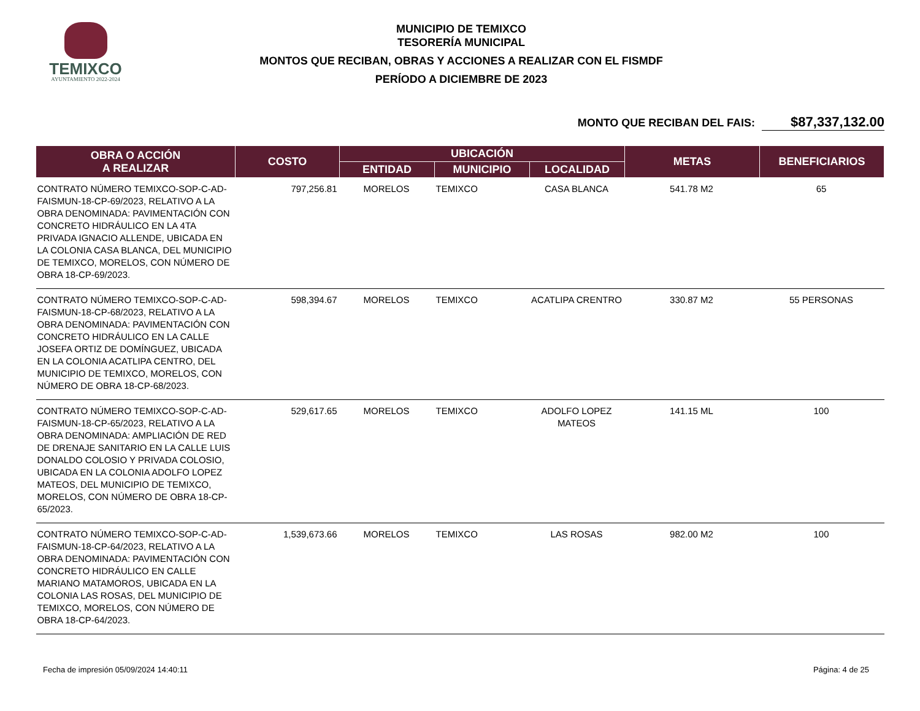TEMIXCO
AYUNTAMIENTO 2022-2024
MUNICIPIO DE TEMIXCO
TESORERÍA MUNICIPAL
MONTOS QUE RECIBAN, OBRAS Y ACCIONES A REALIZAR CON EL FISMDF
PERÍODO A DICIEMBRE DE 2023
MONTO QUE RECIBAN DEL FAIS: $87,337,132.00
| OBRA O ACCIÓN A REALIZAR | COSTO | UBICACIÓN | | | METAS | BENEFICIARIOS |
| --- | --- | --- | --- | --- | --- | --- |
| | | ENTIDAD | MUNICIPIO | LOCALIDAD | | |
| CONTRATO NÚMERO TEMIXCO-SOP-C-AD-FAISMUN-18-CP-69/2023, RELATIVO A LA OBRA DENOMINADA: PAVIMENTACIÓN CON CONCRETO HIDRÁULICO EN LA 4TA PRIVADA IGNACIO ALLENDE, UBICADA EN LA COLONIA CASA BLANCA, DEL MUNICIPIO DE TEMIXCO, MORELOS, CON NÚMERO DE OBRA 18-CP-69/2023. | 797,256.81 | MORELOS | TEMIXCO | CASA BLANCA | 541.78 M2 | 65 |
| CONTRATO NÚMERO TEMIXCO-SOP-C-AD-FAISMUN-18-CP-68/2023, RELATIVO A LA OBRA DENOMINADA: PAVIMENTACIÓN CON CONCRETO HIDRÁULICO EN LA CALLE JOSEFA ORTIZ DE DOMÍNGUEZ, UBICADA EN LA COLONIA ACATLIPA CENTRO, DEL MUNICIPIO DE TEMIXCO, MORELOS, CON NÚMERO DE OBRA 18-CP-68/2023. | 598,394.67 | MORELOS | TEMIXCO | ACATLIPA CRENTRO | 330.87 M2 | 55 PERSONAS |
| CONTRATO NÚMERO TEMIXCO-SOP-C-AD-FAISMUN-18-CP-65/2023, RELATIVO A LA OBRA DENOMINADA: AMPLIACIÓN DE RED DE DRENAJE SANITARIO EN LA CALLE LUIS DONALDO COLOSIO Y PRIVADA COLOSIO, UBICADA EN LA COLONIA ADOLFO LOPEZ MATEOS, DEL MUNICIPIO DE TEMIXCO, MORELOS, CON NÚMERO DE OBRA 18-CP-65/2023. | 529,617.65 | MORELOS | TEMIXCO | ADOLFO LOPEZ MATEOS | 141.15 ML | 100 |
| CONTRATO NÚMERO TEMIXCO-SOP-C-AD-FAISMUN-18-CP-64/2023, RELATIVO A LA OBRA DENOMINADA: PAVIMENTACIÓN CON CONCRETO HIDRÁULICO EN CALLE MARIANO MATAMOROS, UBICADA EN LA COLONIA LAS ROSAS, DEL MUNICIPIO DE TEMIXCO, MORELOS, CON NÚMERO DE OBRA 18-CP-64/2023. | 1,539,673.66 | MORELOS | TEMIXCO | LAS ROSAS | 982.00 M2 | 100 |
Fecha de impresión 05/09/2024 14:40:11 Página: 4 de 25